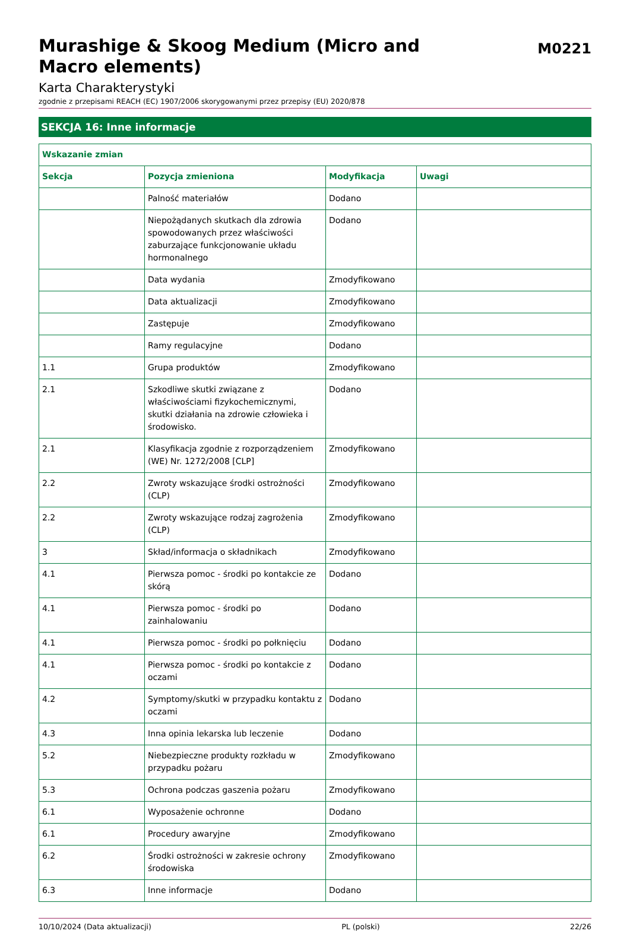Murashige & Skoog Medium (Micro and Macro elements)
M0221
Karta Charakterystyki
zgodnie z przepisami REACH (EC) 1907/2006 skorygowanymi przez przepisy (EU) 2020/878
SEKCJA 16: Inne informacje
| Wskazanie zmian | | | |
| --- | --- | --- | --- |
| Sekcja | Pozycja zmieniona | Modyfikacja | Uwagi |
| | Palność materiałów | Dodano | |
| | Niepożądanych skutkach dla zdrowia spowodowanych przez właściwości zaburzające funkcjonowanie układu hormonalnego | Dodano | |
| | Data wydania | Zmodyfikowano | |
| | Data aktualizacji | Zmodyfikowano | |
| | Zastępuje | Zmodyfikowano | |
| | Ramy regulacyjne | Dodano | |
| 1.1 | Grupa produktów | Zmodyfikowano | |
| 2.1 | Szkodliwe skutki związane z właściwościami fizykochemicznymi, skutki działania na zdrowie człowieka i środowisko. | Dodano | |
| 2.1 | Klasyfikacja zgodnie z rozporządzeniem (WE) Nr. 1272/2008 [CLP] | Zmodyfikowano | |
| 2.2 | Zwroty wskazujące środki ostrożności (CLP) | Zmodyfikowano | |
| 2.2 | Zwroty wskazujące rodzaj zagrożenia (CLP) | Zmodyfikowano | |
| 3 | Skład/informacja o składnikach | Zmodyfikowano | |
| 4.1 | Pierwsza pomoc - środki po kontakcie ze skórą | Dodano | |
| 4.1 | Pierwsza pomoc - środki po zainhalowaniu | Dodano | |
| 4.1 | Pierwsza pomoc - środki po połknięciu | Dodano | |
| 4.1 | Pierwsza pomoc - środki po kontakcie z oczami | Dodano | |
| 4.2 | Symptomy/skutki w przypadku kontaktu z oczami | Dodano | |
| 4.3 | Inna opinia lekarska lub leczenie | Dodano | |
| 5.2 | Niebezpieczne produkty rozkładu w przypadku pożaru | Zmodyfikowano | |
| 5.3 | Ochrona podczas gaszenia pożaru | Zmodyfikowano | |
| 6.1 | Wyposażenie ochronne | Dodano | |
| 6.1 | Procedury awaryjne | Zmodyfikowano | |
| 6.2 | Środki ostrożności w zakresie ochrony środowiska | Zmodyfikowano | |
| 6.3 | Inne informacje | Dodano | |
10/10/2024 (Data aktualizacji) PL (polski) 22/26